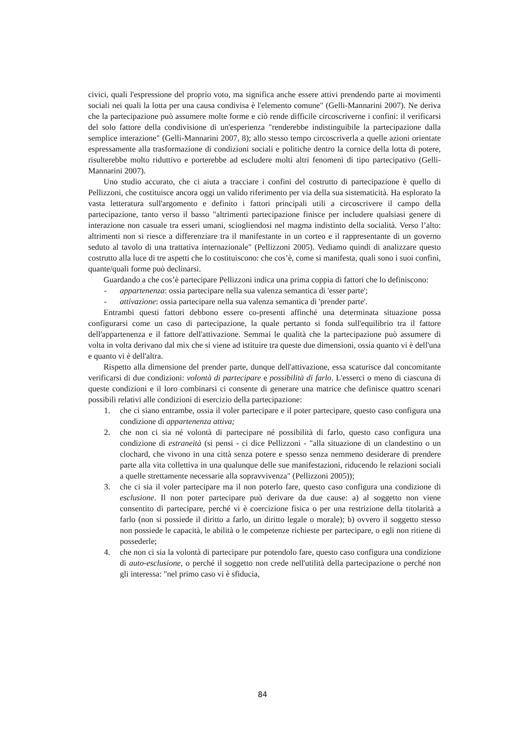civici, quali l'espressione del proprio voto, ma significa anche essere attivi prendendo parte ai movimenti sociali nei quali la lotta per una causa condivisa è l'elemento comune" (Gelli-Mannarini 2007). Ne deriva che la partecipazione può assumere molte forme e ciò rende difficile circoscriverne i confini: il verificarsi del solo fattore della condivisione di un'esperienza "renderebbe indistinguibile la partecipazione dalla semplice interazione" (Gelli-Mannarini 2007, 8); allo stesso tempo circoscriverla a quelle azioni orientate espressamente alla trasformazione di condizioni sociali e politiche dentro la cornice della lotta di potere, risulterebbe molto riduttivo e porterebbe ad escludere molti altri fenomeni di tipo partecipativo (Gelli-Mannarini 2007).
Uno studio accurato, che ci aiuta a tracciare i confini del costrutto di partecipazione è quello di Pellizzoni, che costituisce ancora oggi un valido riferimento per via della sua sistematicità. Ha esplorato la vasta letteratura sull'argomento e definito i fattori principali utili a circoscrivere il campo della partecipazione, tanto verso il basso "altrimenti partecipazione finisce per includere qualsiasi genere di interazione non casuale tra esseri umani, sciogliendosi nel magma indistinto della socialità. Verso l’alto: altrimenti non si riesce a differenziare tra il manifestante in un corteo e il rappresentante di un governo seduto al tavolo di una trattativa internazionale" (Pellizzoni 2005). Vediamo quindi di analizzare questo costrutto alla luce di tre aspetti che lo costituiscono: che cos’è, come si manifesta, quali sono i suoi confini, quante/quali forme può declinarsi.
Guardando a che cos’è partecipare Pellizzoni indica una prima coppia di fattori che lo definiscono:
- appartenenza: ossia partecipare nella sua valenza semantica di 'esser parte';
- attivazione: ossia partecipare nella sua valenza semantica di 'prender parte'.
Entrambi questi fattori debbono essere co-presenti affinché una determinata situazione possa configurarsi come un caso di partecipazione, la quale pertanto si fonda sull'equilibrio tra il fattore dell'appartenenza e il fattore dell'attivazione. Semmai le qualità che la partecipazione può assumere di volta in volta derivano dal mix che si viene ad istituire tra queste due dimensioni, ossia quanto vi è dell'una e quanto vi è dell'altra.
Rispetto alla dimensione del prender parte, dunque dell'attivazione, essa scaturisce dal concomitante verificarsi di due condizioni: volontà di partecipare e possibilità di farlo. L'esserci o meno di ciascuna di queste condizioni e il loro combinarsi ci consente di generare una matrice che definisce quattro scenari possibili relativi alle condizioni di esercizio della partecipazione:
1. che ci siano entrambe, ossia il voler partecipare e il poter partecipare, questo caso configura una condizione di appartenenza attiva;
2. che non ci sia né volontà di partecipare né possibilità di farlo, questo caso configura una condizione di estraneità (si pensi - ci dice Pellizzoni - "alla situazione di un clandestino o un clochard, che vivono in una città senza potere e spesso senza nemmeno desiderare di prendere parte alla vita collettiva in una qualunque delle sue manifestazioni, riducendo le relazioni sociali a quelle strettamente necessarie alla sopravvivenza" (Pellizzoni 2005));
3. che ci sia il voler partecipare ma il non poterlo fare, questo caso configura una condizione di esclusione. Il non poter partecipare può derivare da due cause: a) al soggetto non viene consentito di partecipare, perché vi è coercizione fisica o per una restrizione della titolarità a farlo (non si possiede il diritto a farlo, un diritto legale o morale); b) ovvero il soggetto stesso non possiede le capacità, le abilità o le competenze richieste per partecipare, o egli non ritiene di possederle;
4. che non ci sia la volontà di partecipare pur potendolo fare, questo caso configura una condizione di auto-esclusione, o perché il soggetto non crede nell'utilità della partecipazione o perché non gli interessa: "nel primo caso vi è sfiducia,
84